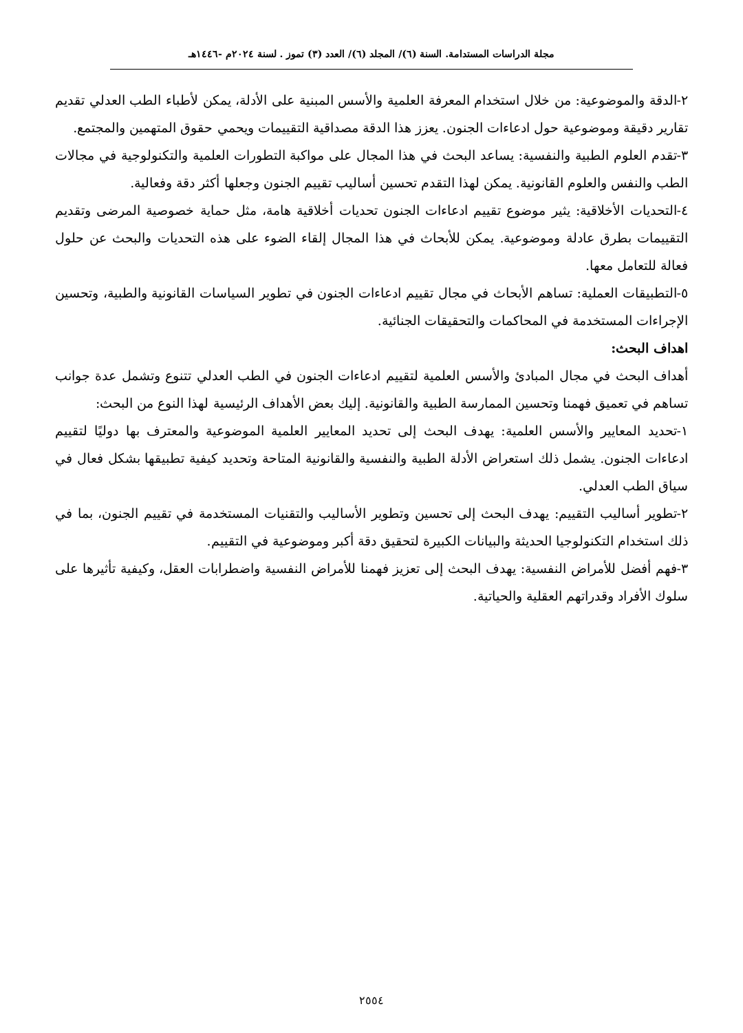مجلة الدراسات المستدامة. السنة (٦)/ المجلد (٦)/ العدد (٣) تموز . لسنة ٢٠٢٤م -١٤٤٦هـ
٢-الدقة والموضوعية: من خلال استخدام المعرفة العلمية والأسس المبنية على الأدلة، يمكن لأطباء الطب العدلي تقديم تقارير دقيقة وموضوعية حول ادعاءات الجنون. يعزز هذا الدقة مصداقية التقييمات ويحمي حقوق المتهمين والمجتمع.
٣-تقدم العلوم الطبية والنفسية: يساعد البحث في هذا المجال على مواكبة التطورات العلمية والتكنولوجية في مجالات الطب والنفس والعلوم القانونية. يمكن لهذا التقدم تحسين أساليب تقييم الجنون وجعلها أكثر دقة وفعالية.
٤-التحديات الأخلاقية: يثير موضوع تقييم ادعاءات الجنون تحديات أخلاقية هامة، مثل حماية خصوصية المرضى وتقديم التقييمات بطرق عادلة وموضوعية. يمكن للأبحاث في هذا المجال إلقاء الضوء على هذه التحديات والبحث عن حلول فعالة للتعامل معها.
٥-التطبيقات العملية: تساهم الأبحاث في مجال تقييم ادعاءات الجنون في تطوير السياسات القانونية والطبية، وتحسين الإجراءات المستخدمة في المحاكمات والتحقيقات الجنائية.
اهداف البحث:
أهداف البحث في مجال المبادئ والأسس العلمية لتقييم ادعاءات الجنون في الطب العدلي تتنوع وتشمل عدة جوانب تساهم في تعميق فهمنا وتحسين الممارسة الطبية والقانونية. إليك بعض الأهداف الرئيسية لهذا النوع من البحث:
١-تحديد المعايير والأسس العلمية: يهدف البحث إلى تحديد المعايير العلمية الموضوعية والمعترف بها دوليًا لتقييم ادعاءات الجنون. يشمل ذلك استعراض الأدلة الطبية والنفسية والقانونية المتاحة وتحديد كيفية تطبيقها بشكل فعال في سياق الطب العدلي.
٢-تطوير أساليب التقييم: يهدف البحث إلى تحسين وتطوير الأساليب والتقنيات المستخدمة في تقييم الجنون، بما في ذلك استخدام التكنولوجيا الحديثة والبيانات الكبيرة لتحقيق دقة أكبر وموضوعية في التقييم.
٣-فهم أفضل للأمراض النفسية: يهدف البحث إلى تعزيز فهمنا للأمراض النفسية واضطرابات العقل، وكيفية تأثيرها على سلوك الأفراد وقدراتهم العقلية والحياتية.
٢٥٥٤